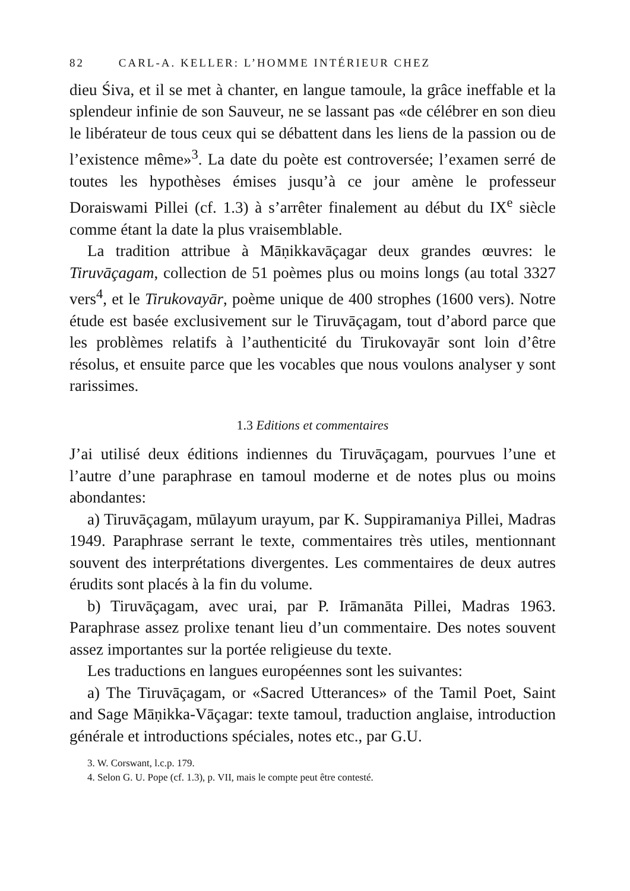82 CARL-A. KELLER: L’HOMME INTÉRIEUR CHEZ
dieu Śiva, et il se met à chanter, en langue tamoule, la grâce ineffable et la splendeur infinie de son Sauveur, ne se lassant pas «de célébrer en son dieu le libérateur de tous ceux qui se débattent dans les liens de la passion ou de l’existence même»<sup>3</sup>. La date du poète est controversée; l’examen serré de toutes les hypothèses émises jusqu’à ce jour amène le professeur Doraiswami Pillei (cf. 1.3) à s’arrêter finalement au début du IX<sup>e</sup> siècle comme étant la date la plus vraisemblable.
La tradition attribue à Māṇikkavāçagar deux grandes œuvres: le Tiruvāçagam, collection de 51 poèmes plus ou moins longs (au total 3327 vers<sup>4</sup>, et le Tirukovayār, poème unique de 400 strophes (1600 vers). Notre étude est basée exclusivement sur le Tiruvāçagam, tout d’abord parce que les problèmes relatifs à l’authenticité du Tirukovayār sont loin d’être résolus, et ensuite parce que les vocables que nous voulons analyser y sont rarissimes.
1.3 Editions et commentaires
J’ai utilisé deux éditions indiennes du Tiruvāçagam, pourvues l’une et l’autre d’une paraphrase en tamoul moderne et de notes plus ou moins abondantes:
a) Tiruvāçagam, mūlayum urayum, par K. Suppiramaniya Pillei, Madras 1949. Paraphrase serrant le texte, commentaires très utiles, mentionnant souvent des interprétations divergentes. Les commentaires de deux autres érudits sont placés à la fin du volume.
b) Tiruvāçagam, avec urai, par P. Irāmanāta Pillei, Madras 1963. Paraphrase assez prolixe tenant lieu d’un commentaire. Des notes souvent assez importantes sur la portée religieuse du texte.
Les traductions en langues européennes sont les suivantes:
a) The Tiruvāçagam, or «Sacred Utterances» of the Tamil Poet, Saint and Sage Māṇikka-Vāçagar: texte tamoul, traduction anglaise, introduction générale et introductions spéciales, notes etc., par G.U.
3. W. Corswant, l.c.p. 179.
4. Selon G. U. Pope (cf. 1.3), p. VII, mais le compte peut être contesté.